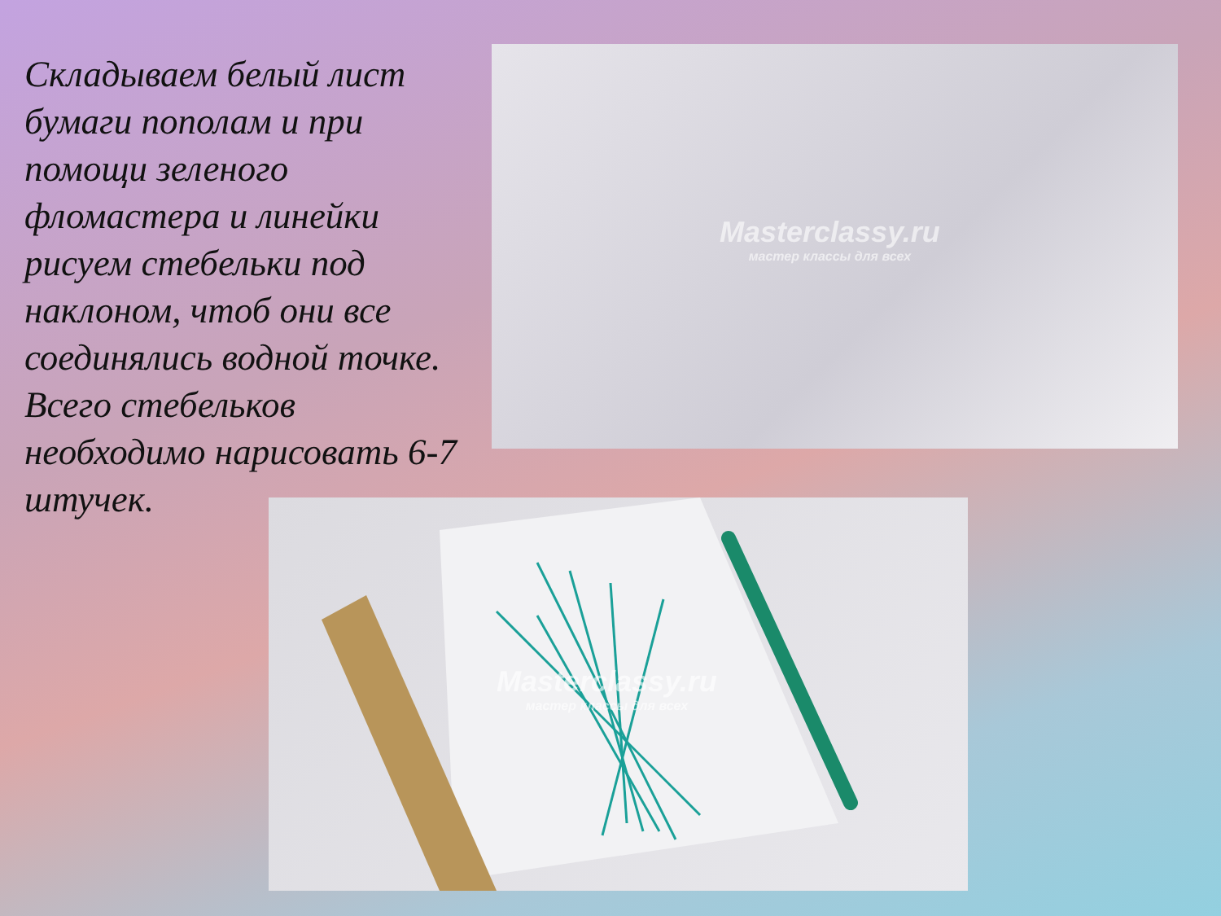Складываем белый лист бумаги пополам и при помощи зеленого фломастера и линейки рисуем стебельки под наклоном, чтоб они все соединялись водной точке. Всего стебельков необходимо нарисовать 6-7 штучек.
Masterclassy.ru
мастер классы для всех
Masterclassy.ru
мастер классы для всех